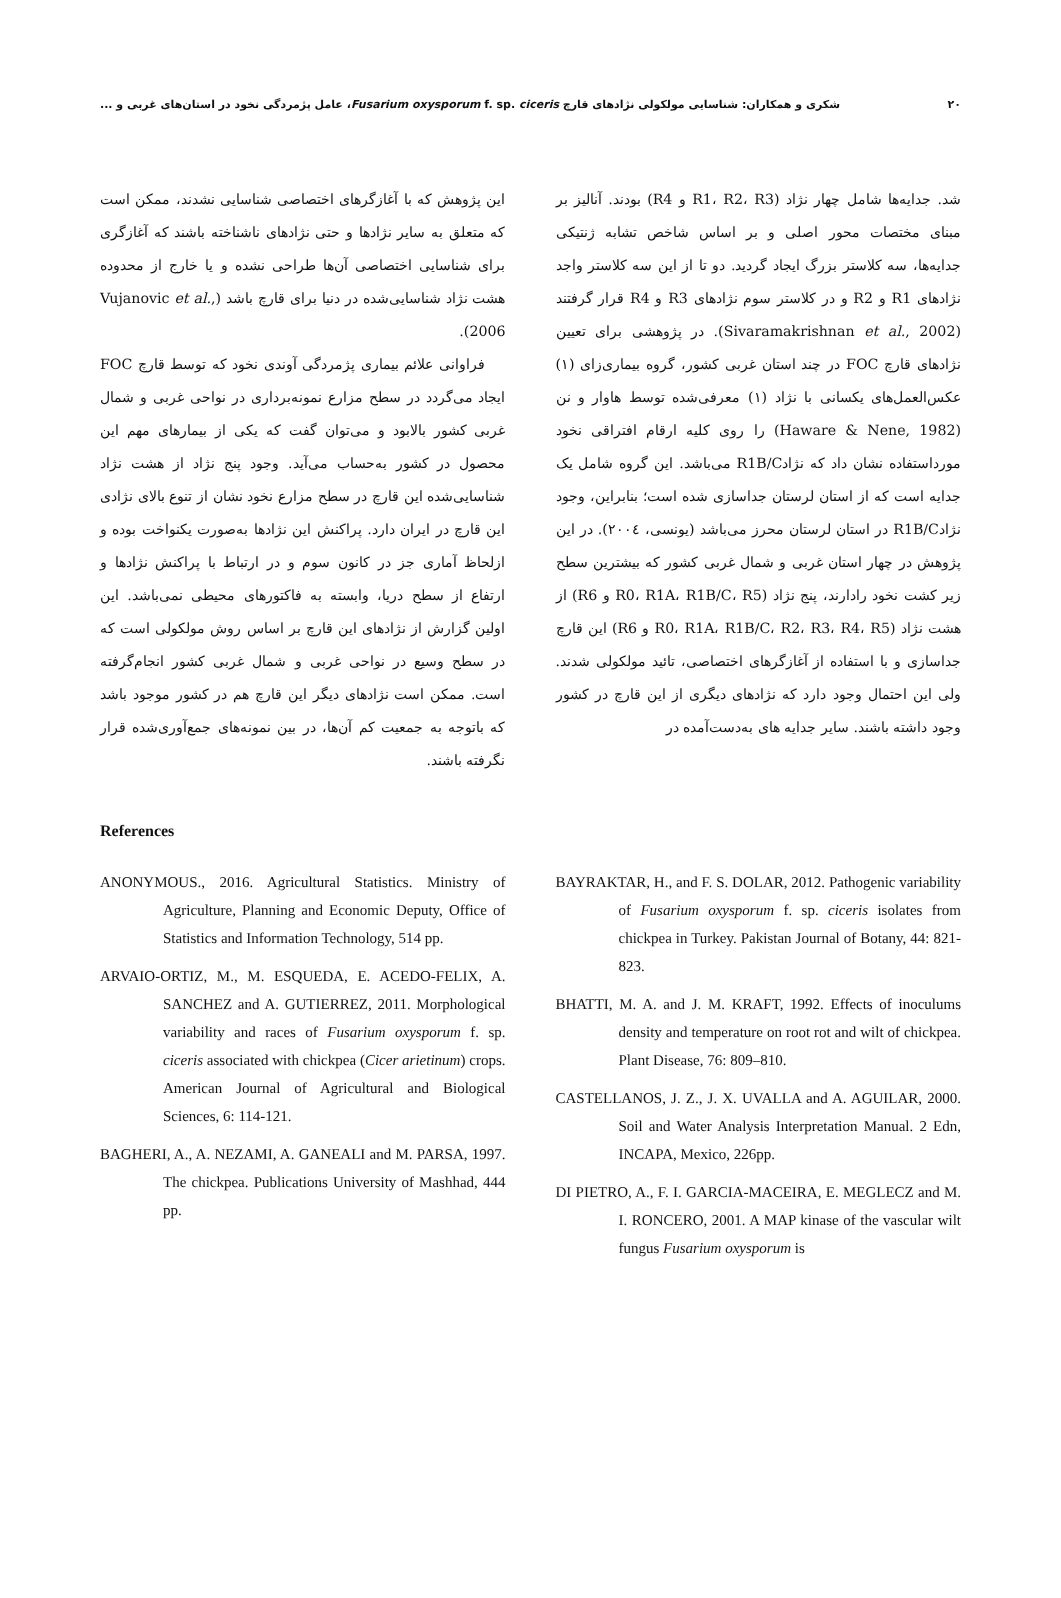۲۰ شکری و همکاران: شناسایی مولکولی نژادهای قارچ Fusarium oxysporum f. sp. ciceris، عامل پژمردگی نخود در استان‌های غربی و ...
شد. جدایه‌ها شامل چهار نژاد (R1، R2، R3 و R4) بودند. آنالیز بر مبنای مختصات محور اصلی و بر اساس شاخص تشابه ژنتیکی جدایه‌ها، سه کلاستر بزرگ ایجاد گردید. دو تا از این سه کلاستر واجد نژادهای R1 و R2 و در کلاستر سوم نژادهای R3 و R4 قرار گرفتند (Sivaramakrishnan et al., 2002). در پژوهشی برای تعیین نژادهای قارچ FOC در چند استان غربی کشور، گروه بیماری‌زای (۱) عکس‌العمل‌های یکسانی با نژاد (۱) معرفی‌شده توسط هاوار و نن (Haware & Nene, 1982) را روی کلیه ارقام افتراقی نخود مورداستفاده نشان داد که نژادR1B/C می‌باشد. این گروه شامل یک جدایه است که از استان لرستان جداسازی شده است؛ بنابراین، وجود نژادR1B/C در استان لرستان محرز می‌باشد (یونسی، ۲۰۰٤). در این پژوهش در چهار استان غربی و شمال غربی کشور که بیشترین سطح زیر کشت نخود رادارند، پنج نژاد (R0، R1A، R1B/C، R5 و R6) از هشت نژاد (R0، R1A، R1B/C، R2، R3، R4، R5 و R6) این قارچ جداسازی و با استفاده از آغازگرهای اختصاصی، تائید مولکولی شدند. ولی این احتمال وجود دارد که نژادهای دیگری از این قارچ در کشور وجود داشته باشند. سایر جدایه های به‌دست‌آمده در
این پژوهش که با آغازگرهای اختصاصی شناسایی نشدند، ممکن است که متعلق به سایر نژادها و حتی نژادهای ناشناخته باشند که آغازگری برای شناسایی اختصاصی آن‌ها طراحی نشده و یا خارج از محدوده هشت نژاد شناسایی‌شده در دنیا برای قارچ باشد (Vujanovic et al., 2006).
فراوانی علائم بیماری پژمردگی آوندی نخود که توسط قارچ FOC ایجاد می‌گردد در سطح مزارع نمونه‌برداری در نواحی غربی و شمال غربی کشور بالابود و می‌توان گفت که یکی از بیمارهای مهم این محصول در کشور به‌حساب می‌آید. وجود پنج نژاد از هشت نژاد شناسایی‌شده این قارچ در سطح مزارع نخود نشان از تنوع بالای نژادی این قارچ در ایران دارد. پراکنش این نژادها به‌صورت یکنواخت بوده و ازلحاظ آماری جز در کانون سوم و در ارتباط با پراکنش نژادها و ارتفاع از سطح دریا، وابسته به فاکتورهای محیطی نمی‌باشد. این اولین گزارش از نژادهای این قارچ بر اساس روش مولکولی است که در سطح وسیع در نواحی غربی و شمال غربی کشور انجام‌گرفته است. ممکن است نژادهای دیگر این قارچ هم در کشور موجود باشد که باتوجه به جمعیت کم آن‌ها، در بین نمونه‌های جمع‌آوری‌شده قرار نگرفته باشند.
References
ANONYMOUS., 2016. Agricultural Statistics. Ministry of Agriculture, Planning and Economic Deputy, Office of Statistics and Information Technology, 514 pp.
ARVAIO-ORTIZ, M., M. ESQUEDA, E. ACEDO-FELIX, A. SANCHEZ and A. GUTIERREZ, 2011. Morphological variability and races of Fusarium oxysporum f. sp. ciceris associated with chickpea (Cicer arietinum) crops. American Journal of Agricultural and Biological Sciences, 6: 114-121.
BAGHERI, A., A. NEZAMI, A. GANEALI and M. PARSA, 1997. The chickpea. Publications University of Mashhad, 444 pp.
BAYRAKTAR, H., and F. S. DOLAR, 2012. Pathogenic variability of Fusarium oxysporum f. sp. ciceris isolates from chickpea in Turkey. Pakistan Journal of Botany, 44: 821-823.
BHATTI, M. A. and J. M. KRAFT, 1992. Effects of inoculums density and temperature on root rot and wilt of chickpea. Plant Disease, 76: 809–810.
CASTELLANOS, J. Z., J. X. UVALLA and A. AGUILAR, 2000. Soil and Water Analysis Interpretation Manual. 2 Edn, INCAPA, Mexico, 226pp.
DI PIETRO, A., F. I. GARCIA-MACEIRA, E. MEGLECZ and M. I. RONCERO, 2001. A MAP kinase of the vascular wilt fungus Fusarium oxysporum is